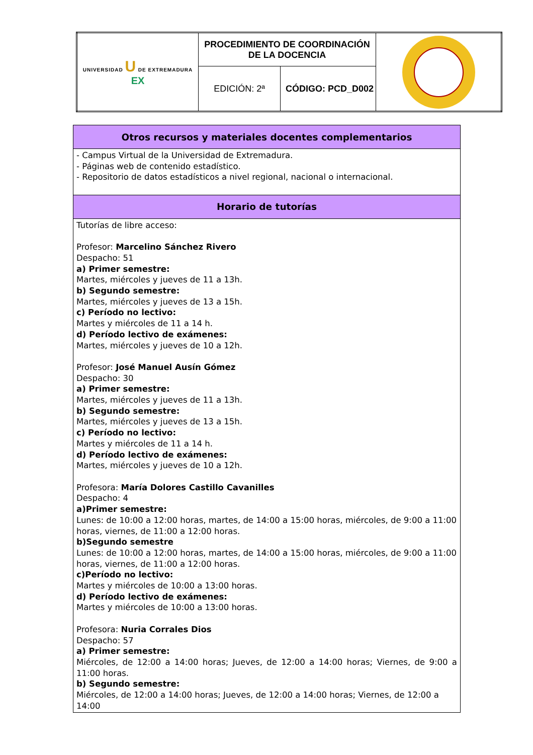| UNIVERSIDAD U DE EXTREMADURA EX | PROCEDIMIENTO DE COORDINACIÓN DE LA DOCENCIA | | |
| | EDICIÓN: 2ª | CÓDIGO: PCD_D002 | |
| Otros recursos y materiales docentes complementarios |
| --- |
| - Campus Virtual de la Universidad de Extremadura. - Páginas web de contenido estadístico. - Repositorio de datos estadísticos a nivel regional, nacional o internacional. |
| Horario de tutorías |
| Tutorías de libre acceso: Profesor: Marcelino Sánchez Rivero Despacho: 51 a) Primer semestre: Martes, miércoles y jueves de 11 a 13h. b) Segundo semestre: Martes, miércoles y jueves de 13 a 15h. c) Período no lectivo: Martes y miércoles de 11 a 14 h. d) Período lectivo de exámenes: Martes, miércoles y jueves de 10 a 12h. Profesor: José Manuel Ausín Gómez Despacho: 30 a) Primer semestre: Martes, miércoles y jueves de 11 a 13h. b) Segundo semestre: Martes, miércoles y jueves de 13 a 15h. c) Período no lectivo: Martes y miércoles de 11 a 14 h. d) Período lectivo de exámenes: Martes, miércoles y jueves de 10 a 12h. Profesora: María Dolores Castillo Cavanilles Despacho: 4 a)Primer semestre: Lunes: de 10:00 a 12:00 horas, martes, de 14:00 a 15:00 horas, miércoles, de 9:00 a 11:00 horas, viernes, de 11:00 a 12:00 horas. b)Segundo semestre Lunes: de 10:00 a 12:00 horas, martes, de 14:00 a 15:00 horas, miércoles, de 9:00 a 11:00 horas, viernes, de 11:00 a 12:00 horas. c)Período no lectivo: Martes y miércoles de 10:00 a 13:00 horas. d) Período lectivo de exámenes: Martes y miércoles de 10:00 a 13:00 horas. Profesora: Nuria Corrales Dios Despacho: 57 a) Primer semestre: Miércoles, de 12:00 a 14:00 horas; Jueves, de 12:00 a 14:00 horas; Viernes, de 9:00 a 11:00 horas. b) Segundo semestre: Miércoles, de 12:00 a 14:00 horas; Jueves, de 12:00 a 14:00 horas; Viernes, de 12:00 a 14:00 |